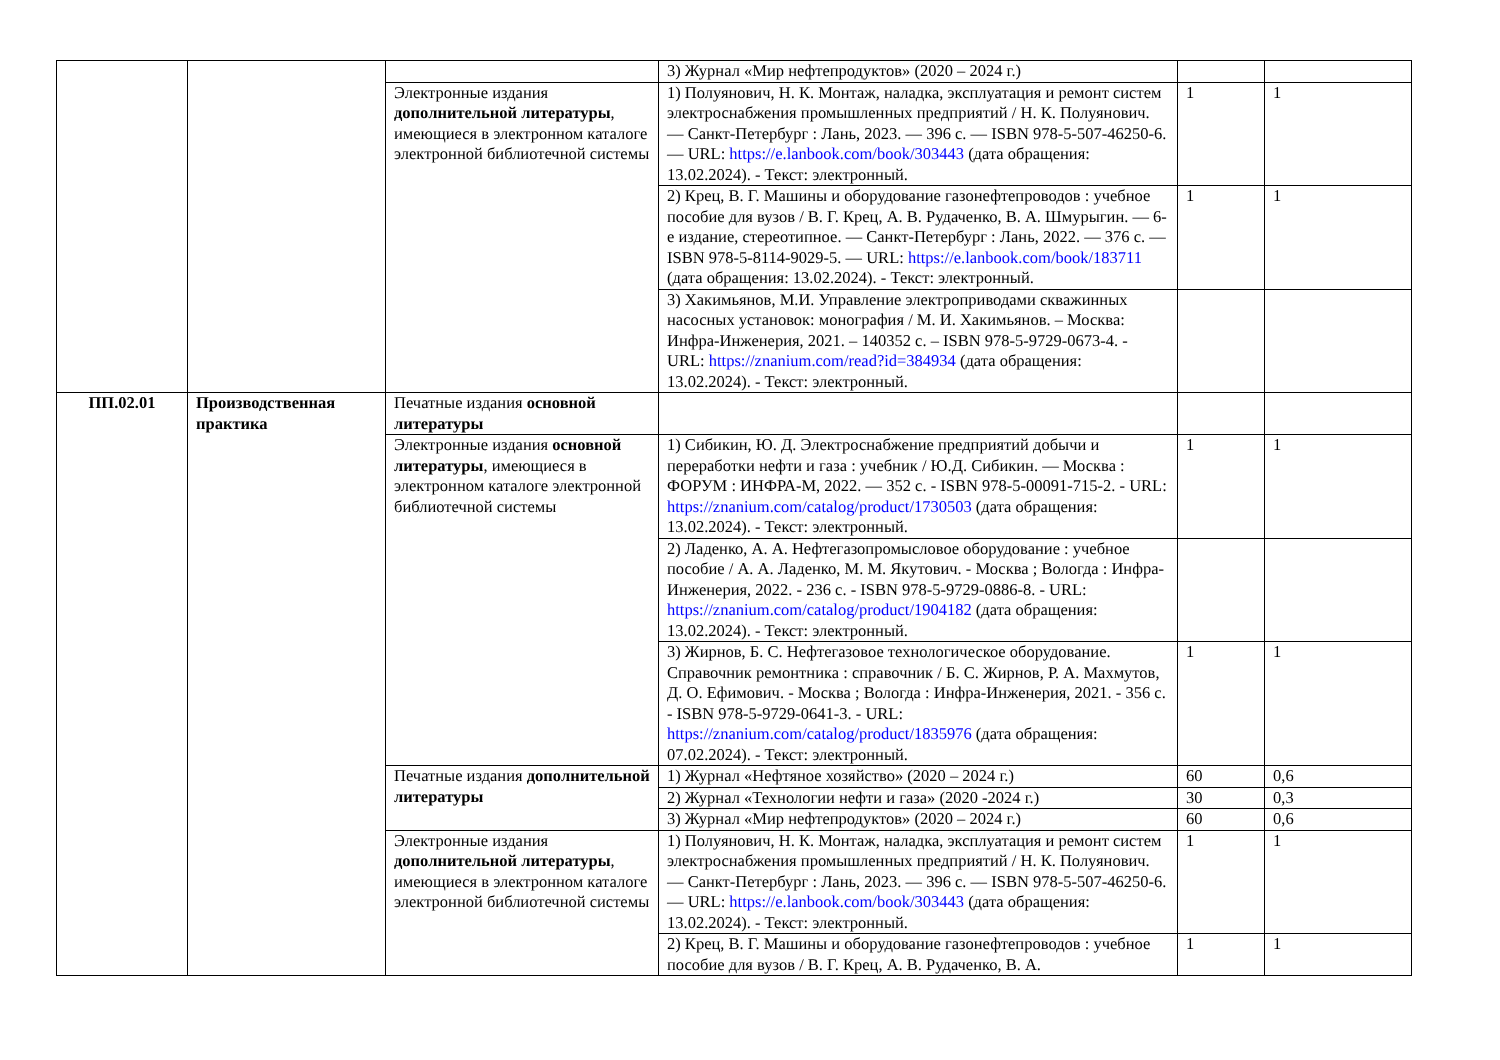| | | | 3) Журнал «Мир нефтепродуктов» (2020 – 2024 г.) | | |
| | | Электронные издания дополнительной литературы , имеющиеся в электронном каталоге электронной библиотечной системы | 1) Полуянович, Н. К. Монтаж, наладка, эксплуатация и ремонт систем электроснабжения промышленных предприятий / Н. К. Полуянович. — Санкт-Петербург : Лань, 2023. — 396 с. — ISBN 978-5-507-46250-6. — URL: https://e.lanbook.com/book/303443 (дата обращения: 13.02.2024). - Текст: электронный. | 1 | 1 |
| | | | 2) Крец, В. Г. Машины и оборудование газонефтепроводов : учебное пособие для вузов / В. Г. Крец, А. В. Рудаченко, В. А. Шмурыгин. — 6-е издание, стереотипное. — Санкт-Петербург : Лань, 2022. — 376 с. — ISBN 978-5-8114-9029-5. — URL: https://e.lanbook.com/book/183711 (дата обращения: 13.02.2024). - Текст: электронный. | 1 | 1 |
| | | | 3) Хакимьянов, М.И. Управление электроприводами скважинных насосных установок: монография / М. И. Хакимьянов. – Москва: Инфра-Инженерия, 2021. – 140352 с. – ISBN 978-5-9729-0673-4. - URL: https://znanium.com/read?id=384934 (дата обращения: 13.02.2024). - Текст: электронный. | | |
| ПП.02.01 | Производственная практика | Печатные издания основной литературы | | | |
| | | Электронные издания основной литературы , имеющиеся в электронном каталоге электронной библиотечной системы | 1) Сибикин, Ю. Д. Электроснабжение предприятий добычи и переработки нефти и газа : учебник / Ю.Д. Сибикин. — Москва : ФОРУМ : ИНФРА-М, 2022. — 352 с. - ISBN 978-5-00091-715-2. - URL: https://znanium.com/catalog/product/1730503 (дата обращения: 13.02.2024). - Текст: электронный. | 1 | 1 |
| | | | 2) Ладенко, А. А. Нефтегазопромысловое оборудование : учебное пособие / А. А. Ладенко, М. М. Якутович. - Москва ; Вологда : Инфра-Инженерия, 2022. - 236 с. - ISBN 978-5-9729-0886-8. - URL: https://znanium.com/catalog/product/1904182 (дата обращения: 13.02.2024). - Текст: электронный. | | |
| | | | 3) Жирнов, Б. С. Нефтегазовое технологическое оборудование. Справочник ремонтника : справочник / Б. С. Жирнов, Р. А. Махмутов, Д. О. Ефимович. - Москва ; Вологда : Инфра-Инженерия, 2021. - 356 с. - ISBN 978-5-9729-0641-3. - URL: https://znanium.com/catalog/product/1835976 (дата обращения: 07.02.2024). - Текст: электронный. | 1 | 1 |
| | | Печатные издания дополнительной литературы | 1) Журнал «Нефтяное хозяйство» (2020 – 2024 г.) | 60 | 0,6 |
| | | | 2) Журнал «Технологии нефти и газа» (2020 -2024 г.) | 30 | 0,3 |
| | | | 3) Журнал «Мир нефтепродуктов» (2020 – 2024 г.) | 60 | 0,6 |
| | | Электронные издания дополнительной литературы , имеющиеся в электронном каталоге электронной библиотечной системы | 1) Полуянович, Н. К. Монтаж, наладка, эксплуатация и ремонт систем электроснабжения промышленных предприятий / Н. К. Полуянович. — Санкт-Петербург : Лань, 2023. — 396 с. — ISBN 978-5-507-46250-6. — URL: https://e.lanbook.com/book/303443 (дата обращения: 13.02.2024). - Текст: электронный. | 1 | 1 |
| | | | 2) Крец, В. Г. Машины и оборудование газонефтепроводов : учебное пособие для вузов / В. Г. Крец, А. В. Рудаченко, В. А. | 1 | 1 |